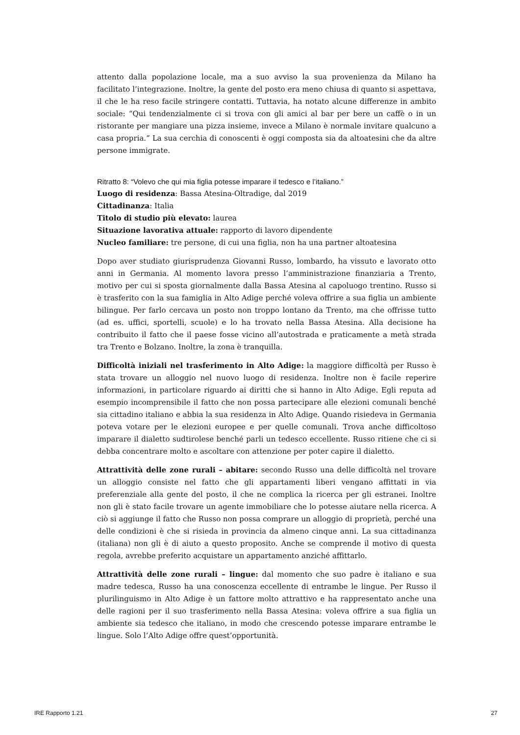attento dalla popolazione locale, ma a suo avviso la sua provenienza da Milano ha facilitato l’integrazione. Inoltre, la gente del posto era meno chiusa di quanto si aspettava, il che le ha reso facile stringere contatti. Tuttavia, ha notato alcune differenze in ambito sociale: “Qui tendenzialmente ci si trova con gli amici al bar per bere un caffè o in un ristorante per mangiare una pizza insieme, invece a Milano è normale invitare qualcuno a casa propria.” La sua cerchia di conoscenti è oggi composta sia da altoatesini che da altre persone immigrate.
Ritratto 8: “Volevo che qui mia figlia potesse imparare il tedesco e l’italiano.”
Luogo di residenza: Bassa Atesina-Oltradige, dal 2019
Cittadinanza: Italia
Titolo di studio più elevato: laurea
Situazione lavorativa attuale: rapporto di lavoro dipendente
Nucleo familiare: tre persone, di cui una figlia, non ha una partner altoatesina
Dopo aver studiato giurisprudenza Giovanni Russo, lombardo, ha vissuto e lavorato otto anni in Germania. Al momento lavora presso l’amministrazione finanziaria a Trento, motivo per cui si sposta giornalmente dalla Bassa Atesina al capoluogo trentino. Russo si è trasferito con la sua famiglia in Alto Adige perché voleva offrire a sua figlia un ambiente bilingue. Per farlo cercava un posto non troppo lontano da Trento, ma che offrisse tutto (ad es. uffici, sportelli, scuole) e lo ha trovato nella Bassa Atesina. Alla decisione ha contribuito il fatto che il paese fosse vicino all’autostrada e praticamente a metà strada tra Trento e Bolzano. Inoltre, la zona è tranquilla.
Difficoltà iniziali nel trasferimento in Alto Adige: la maggiore difficoltà per Russo è stata trovare un alloggio nel nuovo luogo di residenza. Inoltre non è facile reperire informazioni, in particolare riguardo ai diritti che si hanno in Alto Adige. Egli reputa ad esempio incomprensibile il fatto che non possa partecipare alle elezioni comunali benché sia cittadino italiano e abbia la sua residenza in Alto Adige. Quando risiedeva in Germania poteva votare per le elezioni europee e per quelle comunali. Trova anche difficoltoso imparare il dialetto sudtirolese benché parli un tedesco eccellente. Russo ritiene che ci si debba concentrare molto e ascoltare con attenzione per poter capire il dialetto.
Attrattività delle zone rurali – abitare: secondo Russo una delle difficoltà nel trovare un alloggio consiste nel fatto che gli appartamenti liberi vengano affittati in via preferenziale alla gente del posto, il che ne complica la ricerca per gli estranei. Inoltre non gli è stato facile trovare un agente immobiliare che lo potesse aiutare nella ricerca. A ciò si aggiunge il fatto che Russo non possa comprare un alloggio di proprietà, perché una delle condizioni è che si risieda in provincia da almeno cinque anni. La sua cittadinanza (italiana) non gli è di aiuto a questo proposito. Anche se comprende il motivo di questa regola, avrebbe preferito acquistare un appartamento anziché affittarlo.
Attrattività delle zone rurali – lingue: dal momento che suo padre è italiano e sua madre tedesca, Russo ha una conoscenza eccellente di entrambe le lingue. Per Russo il plurilinguismo in Alto Adige è un fattore molto attrattivo e ha rappresentato anche una delle ragioni per il suo trasferimento nella Bassa Atesina: voleva offrire a sua figlia un ambiente sia tedesco che italiano, in modo che crescendo potesse imparare entrambe le lingue. Solo l’Alto Adige offre quest’opportunità.
IRE Rapporto 1.21 27